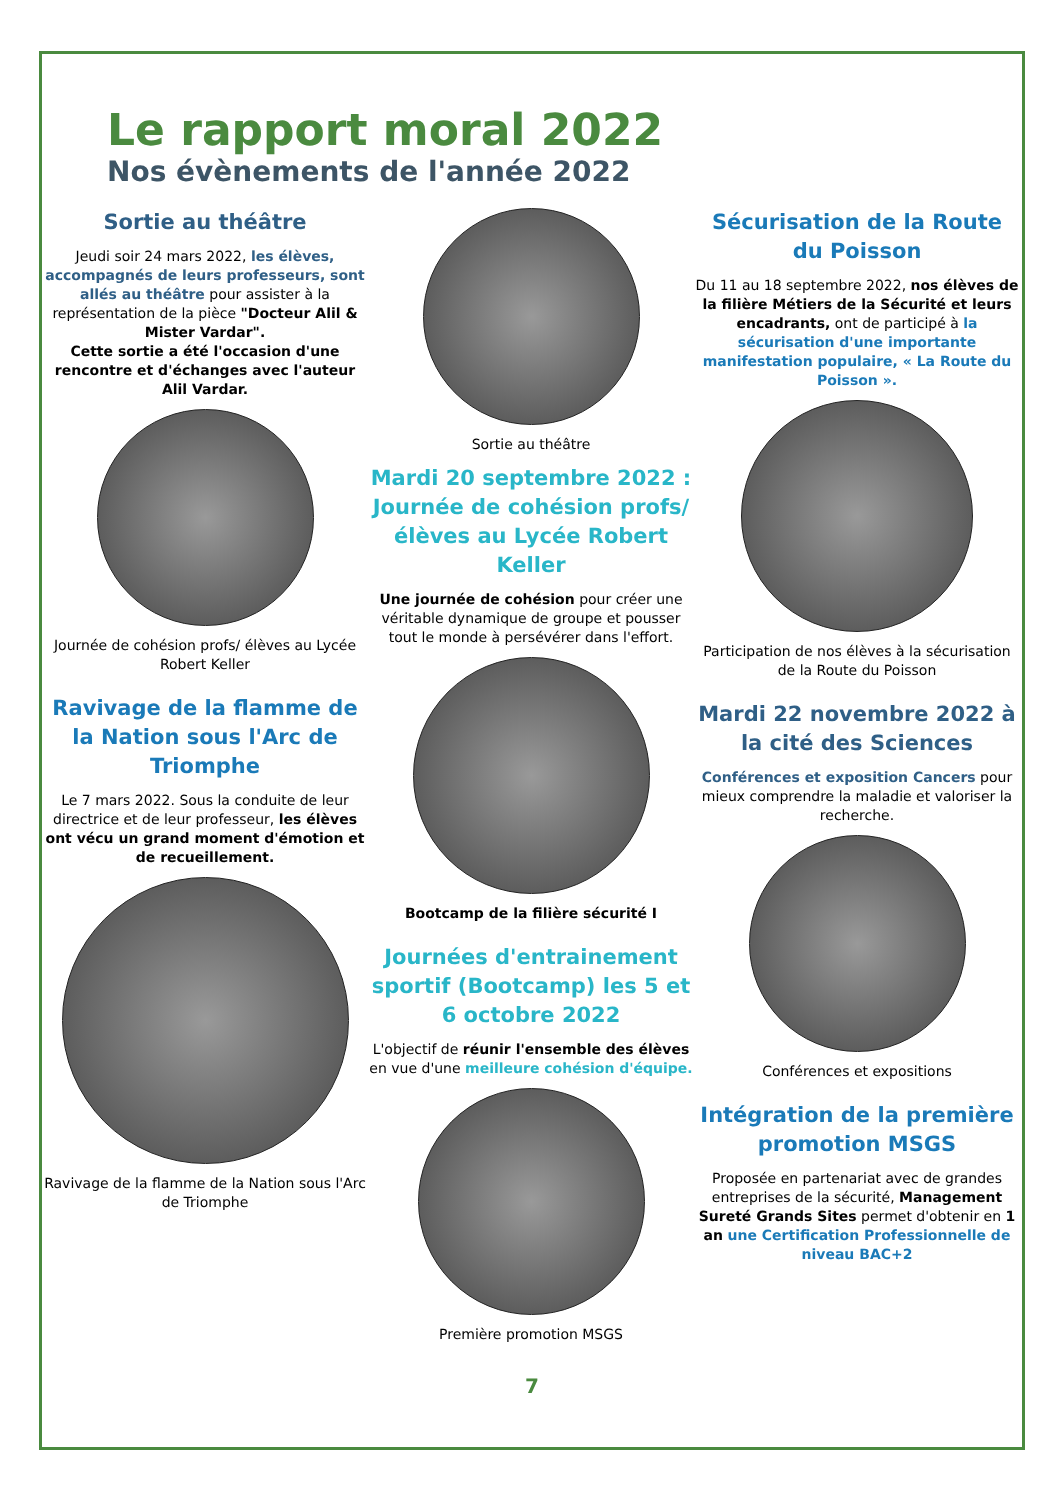Le rapport moral 2022
Nos évènements de l'année 2022
Sortie au théâtre
Jeudi soir 24 mars 2022, les élèves, accompagnés de leurs professeurs, sont allés au théâtre pour assister à la représentation de la pièce "Docteur Alil & Mister Vardar".
Cette sortie a été l'occasion d'une rencontre et d'échanges avec l'auteur Alil Vardar.
Journée de cohésion profs/ élèves au Lycée Robert Keller
Ravivage de la flamme de la Nation sous l'Arc de Triomphe
Le 7 mars 2022. Sous la conduite de leur directrice et de leur professeur, les élèves ont vécu un grand moment d'émotion et de recueillement.
Ravivage de la flamme de la Nation sous l'Arc de Triomphe
Sortie au théâtre
Mardi 20 septembre 2022 : Journée de cohésion profs/ élèves au Lycée Robert Keller
Une journée de cohésion pour créer une véritable dynamique de groupe et pousser tout le monde à persévérer dans l'effort.
Bootcamp de la filière sécurité I
Journées d'entrainement sportif (Bootcamp) les 5 et 6 octobre 2022
L'objectif de réunir l'ensemble des élèves en vue d'une meilleure cohésion d'équipe.
Première promotion MSGS
Sécurisation de la Route du Poisson
Du 11 au 18 septembre 2022, nos élèves de la filière Métiers de la Sécurité et leurs encadrants, ont de participé à la sécurisation d'une importante manifestation populaire, « La Route du Poisson ».
Participation de nos élèves à la sécurisation de la Route du Poisson
Mardi 22 novembre 2022 à la cité des Sciences
Conférences et exposition Cancers pour mieux comprendre la maladie et valoriser la recherche.
Conférences et expositions
Intégration de la première promotion MSGS
Proposée en partenariat avec de grandes entreprises de la sécurité, Management Sureté Grands Sites permet d'obtenir en 1 an une Certification Professionnelle de niveau BAC+2
7